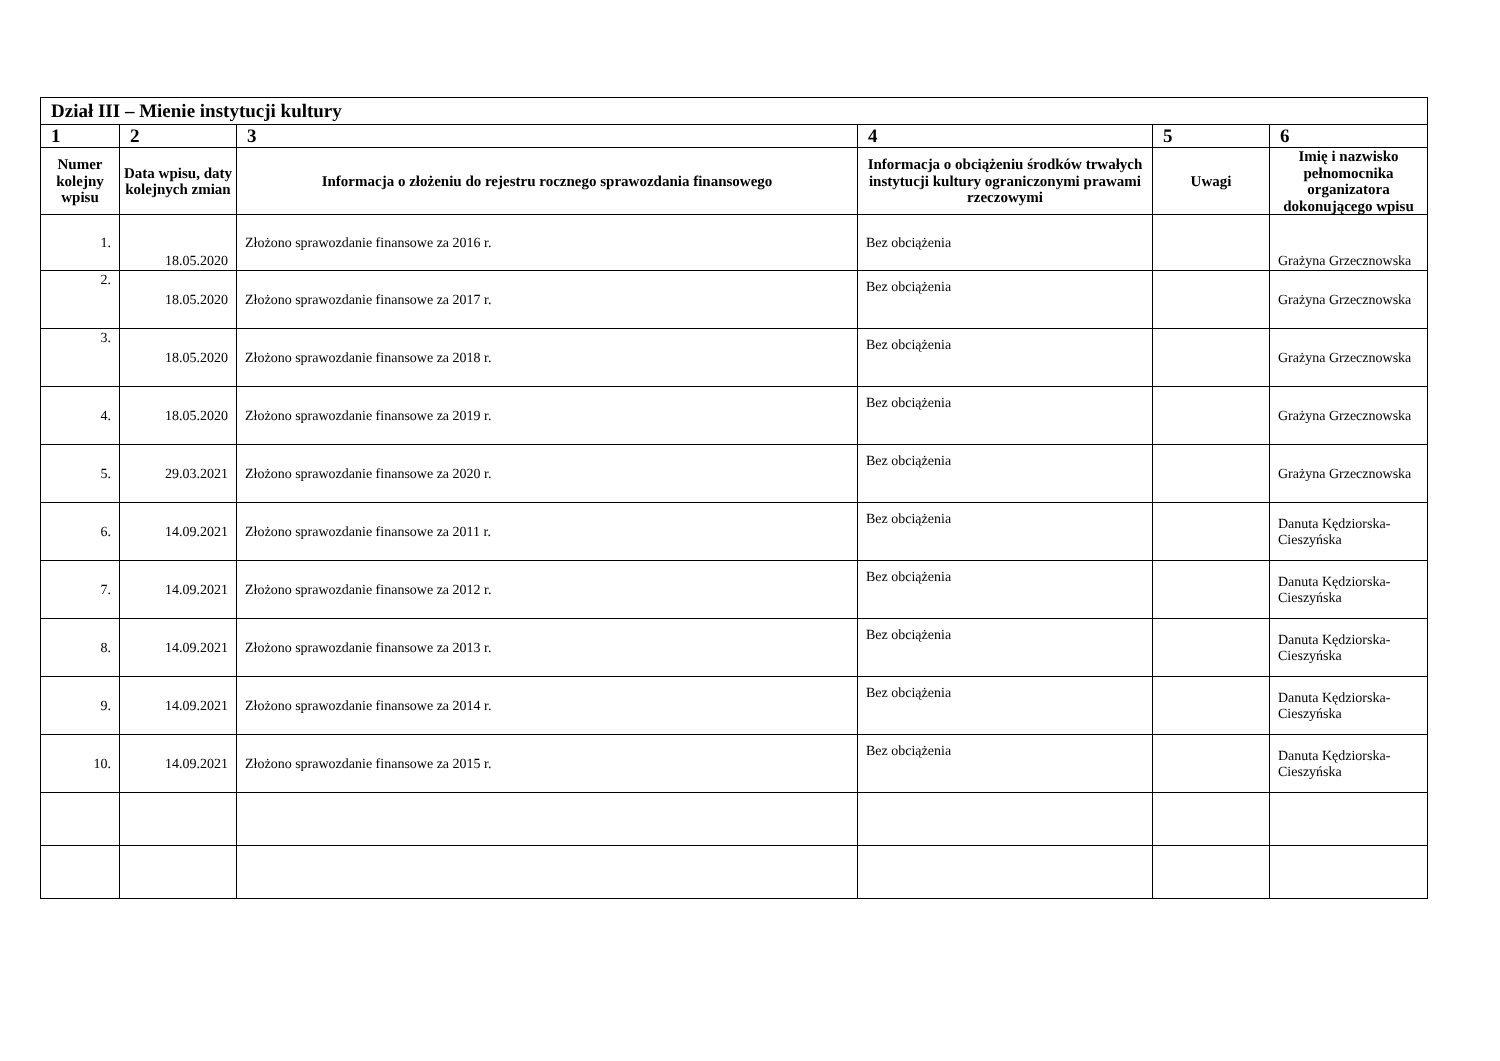| Dział III – Mienie instytucji kultury | | | | | |
| 1 | 2 | 3 | 4 | 5 | 6 |
| Numer kolejny wpisu | Data wpisu, daty kolejnych zmian | Informacja o złożeniu do rejestru rocznego sprawozdania finansowego | Informacja o obciążeniu środków trwałych instytucji kultury ograniczonymi prawami rzeczowymi | Uwagi | Imię i nazwisko pełnomocnika organizatora dokonującego wpisu |
| 1. | 18.05.2020 | Złożono sprawozdanie finansowe za 2016 r. | Bez obciążenia | | Grażyna Grzecznowska |
| 2. | 18.05.2020 | Złożono sprawozdanie finansowe za 2017 r. | Bez obciążenia | | Grażyna Grzecznowska |
| 3. | 18.05.2020 | Złożono sprawozdanie finansowe za 2018 r. | Bez obciążenia | | Grażyna Grzecznowska |
| 4. | 18.05.2020 | Złożono sprawozdanie finansowe za 2019 r. | Bez obciążenia | | Grażyna Grzecznowska |
| 5. | 29.03.2021 | Złożono sprawozdanie finansowe za 2020 r. | Bez obciążenia | | Grażyna Grzecznowska |
| 6. | 14.09.2021 | Złożono sprawozdanie finansowe za 2011 r. | Bez obciążenia | | Danuta Kędziorska-Cieszyńska |
| 7. | 14.09.2021 | Złożono sprawozdanie finansowe za 2012 r. | Bez obciążenia | | Danuta Kędziorska-Cieszyńska |
| 8. | 14.09.2021 | Złożono sprawozdanie finansowe za 2013 r. | Bez obciążenia | | Danuta Kędziorska-Cieszyńska |
| 9. | 14.09.2021 | Złożono sprawozdanie finansowe za 2014 r. | Bez obciążenia | | Danuta Kędziorska-Cieszyńska |
| 10. | 14.09.2021 | Złożono sprawozdanie finansowe za 2015 r. | Bez obciążenia | | Danuta Kędziorska-Cieszyńska |